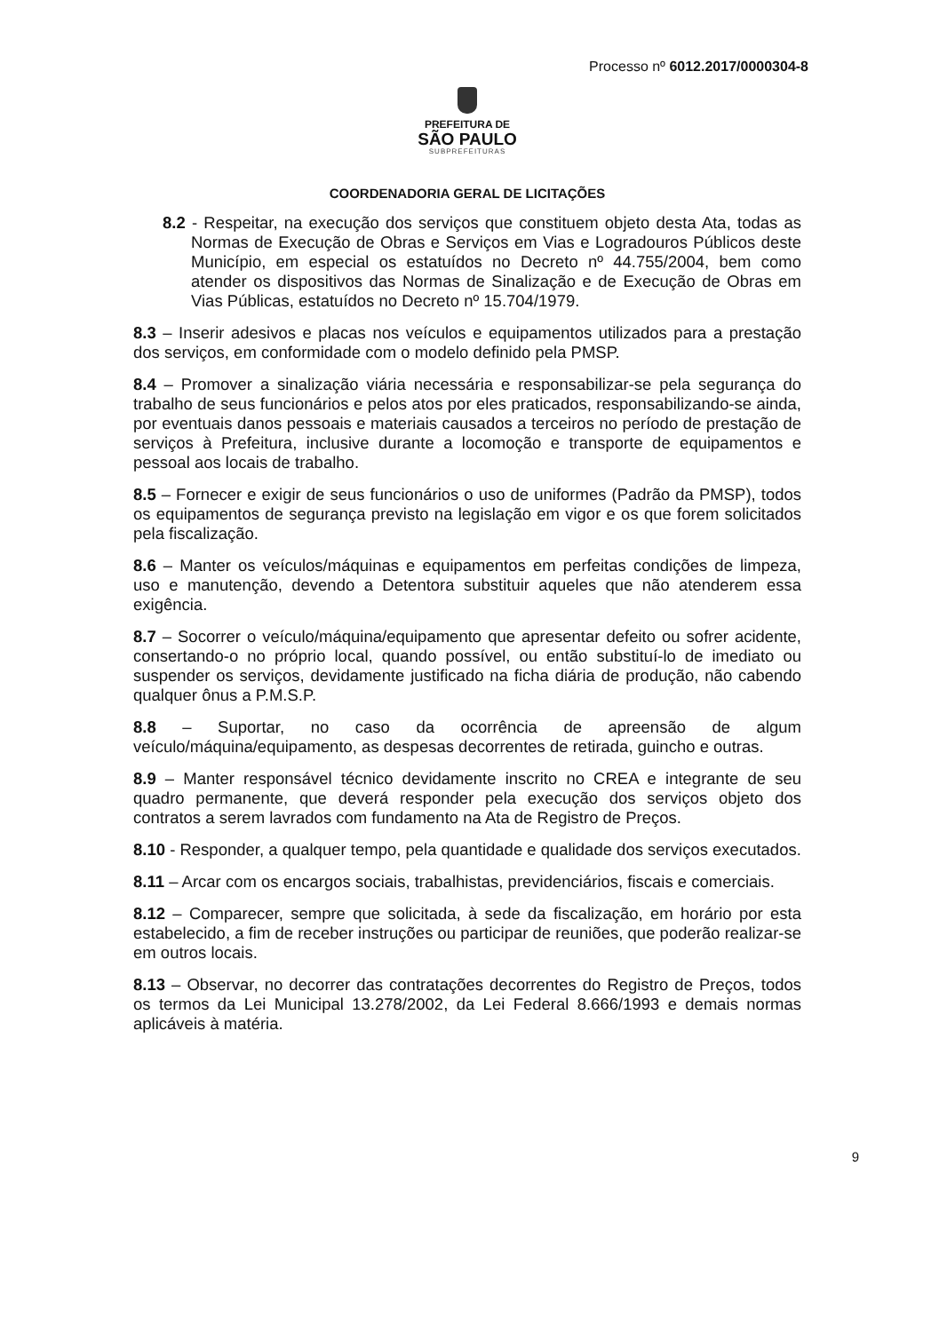Processo nº 6012.2017/0000304-8
PREFEITURA DE
SÃO PAULO
SUBPREFEITURAS
COORDENADORIA GERAL DE LICITAÇÕES
8.2 - Respeitar, na execução dos serviços que constituem objeto desta Ata, todas as Normas de Execução de Obras e Serviços em Vias e Logradouros Públicos deste Município, em especial os estatuídos no Decreto nº 44.755/2004, bem como atender os dispositivos das Normas de Sinalização e de Execução de Obras em Vias Públicas, estatuídos no Decreto nº 15.704/1979.
8.3 – Inserir adesivos e placas nos veículos e equipamentos utilizados para a prestação dos serviços, em conformidade com o modelo definido pela PMSP.
8.4 – Promover a sinalização viária necessária e responsabilizar-se pela segurança do trabalho de seus funcionários e pelos atos por eles praticados, responsabilizando-se ainda, por eventuais danos pessoais e materiais causados a terceiros no período de prestação de serviços à Prefeitura, inclusive durante a locomoção e transporte de equipamentos e pessoal aos locais de trabalho.
8.5 – Fornecer e exigir de seus funcionários o uso de uniformes (Padrão da PMSP), todos os equipamentos de segurança previsto na legislação em vigor e os que forem solicitados pela fiscalização.
8.6 – Manter os veículos/máquinas e equipamentos em perfeitas condições de limpeza, uso e manutenção, devendo a Detentora substituir aqueles que não atenderem essa exigência.
8.7 – Socorrer o veículo/máquina/equipamento que apresentar defeito ou sofrer acidente, consertando-o no próprio local, quando possível, ou então substituí-lo de imediato ou suspender os serviços, devidamente justificado na ficha diária de produção, não cabendo qualquer ônus a P.M.S.P.
8.8 – Suportar, no caso da ocorrência de apreensão de algum veículo/máquina/equipamento, as despesas decorrentes de retirada, guincho e outras.
8.9 – Manter responsável técnico devidamente inscrito no CREA e integrante de seu quadro permanente, que deverá responder pela execução dos serviços objeto dos contratos a serem lavrados com fundamento na Ata de Registro de Preços.
8.10 - Responder, a qualquer tempo, pela quantidade e qualidade dos serviços executados.
8.11 – Arcar com os encargos sociais, trabalhistas, previdenciários, fiscais e comerciais.
8.12 – Comparecer, sempre que solicitada, à sede da fiscalização, em horário por esta estabelecido, a fim de receber instruções ou participar de reuniões, que poderão realizar-se em outros locais.
8.13 – Observar, no decorrer das contratações decorrentes do Registro de Preços, todos os termos da Lei Municipal 13.278/2002, da Lei Federal 8.666/1993 e demais normas aplicáveis à matéria.
9